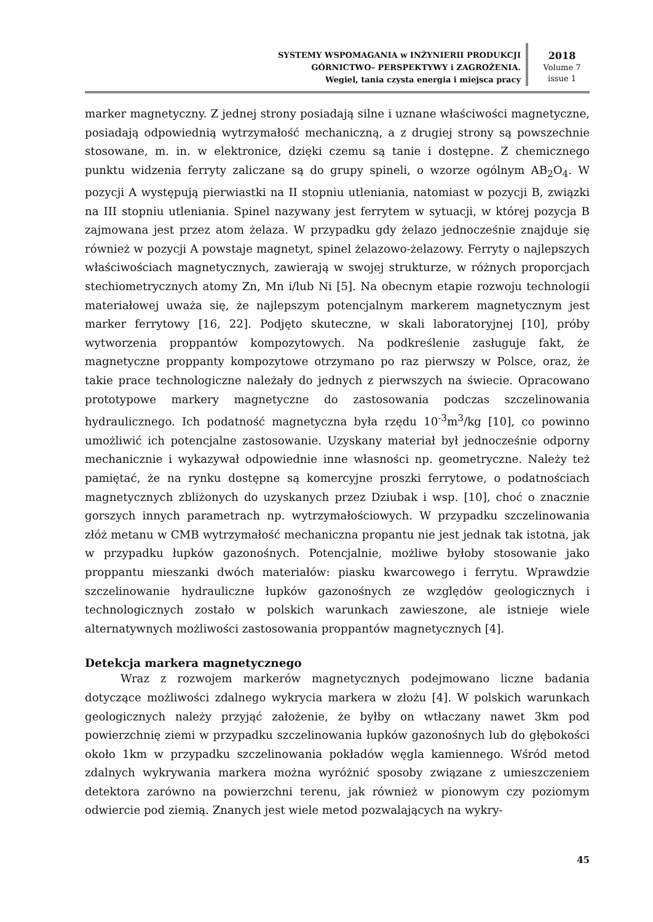SYSTEMY WSPOMAGANIA w INŻYNIERII PRODUKCJI
GÓRNICTWO– PERSPEKTYWY i ZAGROŻENIA.
Wegiel, tania czysta energia i miejsca pracy
2018
Volume 7
issue 1
marker magnetyczny. Z jednej strony posiadają silne i uznane właściwości magnetyczne, posiadają odpowiednią wytrzymałość mechaniczną, a z drugiej strony są powszechnie stosowane, m. in. w elektronice, dzięki czemu są tanie i dostępne. Z chemicznego punktu widzenia ferryty zaliczane są do grupy spineli, o wzorze ogólnym AB<sub>2</sub>O<sub>4</sub>. W pozycji A występują pierwiastki na II stopniu utleniania, natomiast w pozycji B, związki na III stopniu utleniania. Spinel nazywany jest ferrytem w sytuacji, w której pozycja B zajmowana jest przez atom żelaza. W przypadku gdy żelazo jednocześnie znajduje się również w pozycji A powstaje magnetyt, spinel żelazowo-żelazowy. Ferryty o najlepszych właściwościach magnetycznych, zawierają w swojej strukturze, w różnych proporcjach stechiometrycznych atomy Zn, Mn i/lub Ni [5]. Na obecnym etapie rozwoju technologii materiałowej uważa się, że najlepszym potencjalnym markerem magnetycznym jest marker ferrytowy [16, 22]. Podjęto skuteczne, w skali laboratoryjnej [10], próby wytworzenia proppantów kompozytowych. Na podkreślenie zasługuje fakt, że magnetyczne proppanty kompozytowe otrzymano po raz pierwszy w Polsce, oraz, że takie prace technologiczne należały do jednych z pierwszych na świecie. Opracowano prototypowe markery magnetyczne do zastosowania podczas szczelinowania hydraulicznego. Ich podatność magnetyczna była rzędu 10<sup>-3</sup>m<sup>3</sup>/kg [10], co powinno umożliwić ich potencjalne zastosowanie. Uzyskany materiał był jednocześnie odporny mechanicznie i wykazywał odpowiednie inne własności np. geometryczne. Należy też pamiętać, że na rynku dostępne są komercyjne proszki ferrytowe, o podatnościach magnetycznych zbliżonych do uzyskanych przez Dziubak i wsp. [10], choć o znacznie gorszych innych parametrach np. wytrzymałościowych. W przypadku szczelinowania złóż metanu w CMB wytrzymałość mechaniczna propantu nie jest jednak tak istotna, jak w przypadku łupków gazonośnych. Potencjalnie, możliwe byłoby stosowanie jako proppantu mieszanki dwóch materiałów: piasku kwarcowego i ferrytu. Wprawdzie szczelinowanie hydrauliczne łupków gazonośnych ze względów geologicznych i technologicznych zostało w polskich warunkach zawieszone, ale istnieje wiele alternatywnych możliwości zastosowania proppantów magnetycznych [4].
Detekcja markera magnetycznego
Wraz z rozwojem markerów magnetycznych podejmowano liczne badania dotyczące możliwości zdalnego wykrycia markera w złożu [4]. W polskich warunkach geologicznych należy przyjąć założenie, że byłby on wtłaczany nawet 3km pod powierzchnię ziemi w przypadku szczelinowania łupków gazonośnych lub do głębokości około 1km w przypadku szczelinowania pokładów węgla kamiennego. Wśród metod zdalnych wykrywania markera można wyróżnić sposoby związane z umieszczeniem detektora zarówno na powierzchni terenu, jak również w pionowym czy poziomym odwiercie pod ziemią. Znanych jest wiele metod pozwalających na wykry-
45